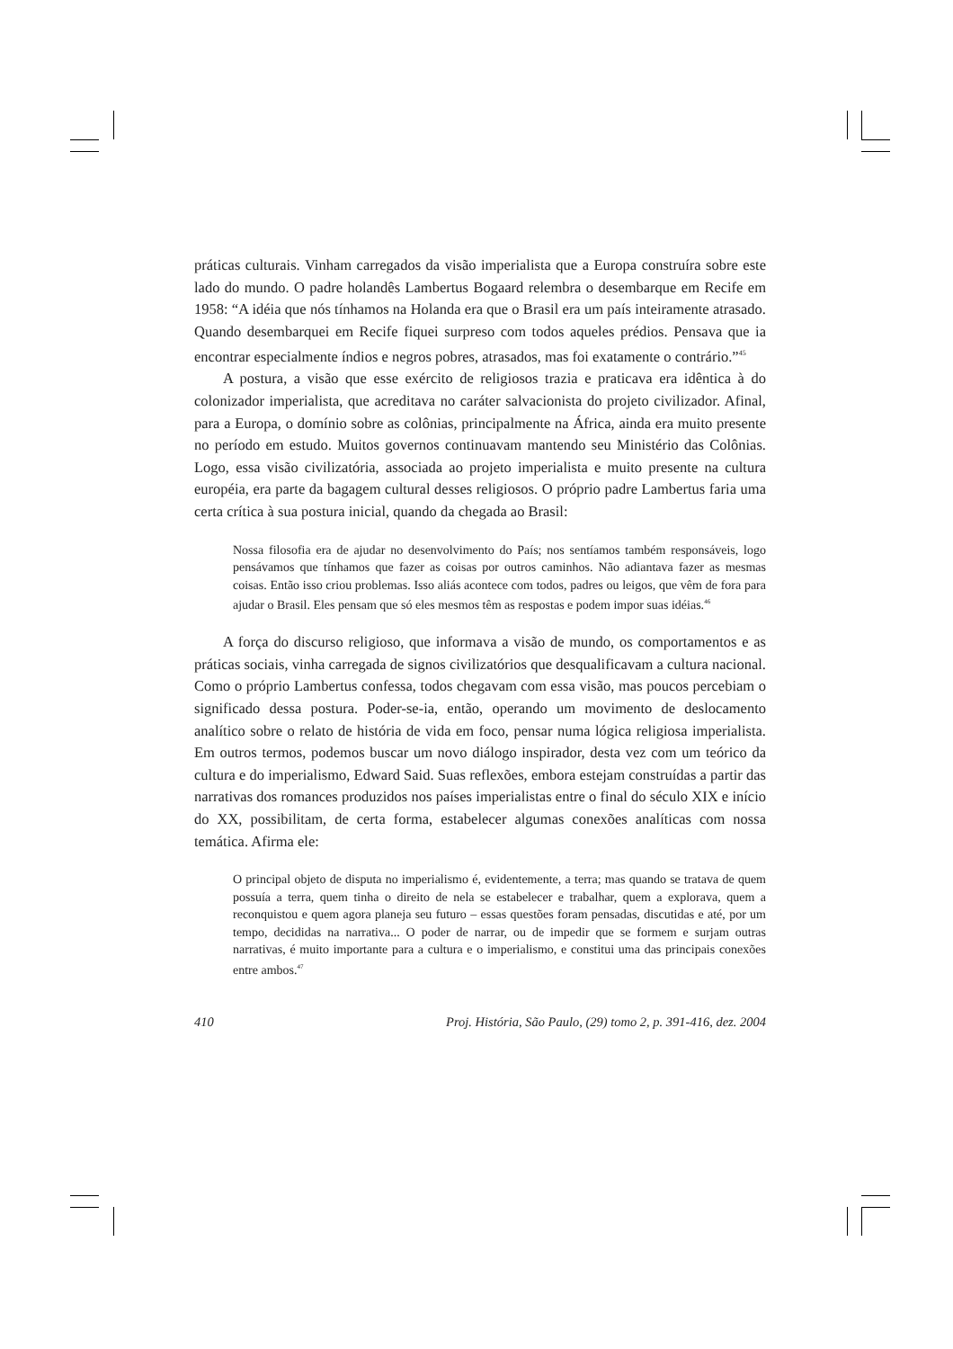práticas culturais. Vinham carregados da visão imperialista que a Europa construíra sobre este lado do mundo. O padre holandês Lambertus Bogaard relembra o desembarque em Recife em 1958: “A idéia que nós tínhamos na Holanda era que o Brasil era um país inteiramente atrasado. Quando desembarquei em Recife fiquei surpreso com todos aqueles prédios. Pensava que ia encontrar especialmente índios e negros pobres, atrasados, mas foi exatamente o contrário.”<sup>45</sup>
A postura, a visão que esse exército de religiosos trazia e praticava era idêntica à do colonizador imperialista, que acreditava no caráter salvacionista do projeto civilizador. Afinal, para a Europa, o domínio sobre as colônias, principalmente na África, ainda era muito presente no período em estudo. Muitos governos continuavam mantendo seu Ministério das Colônias. Logo, essa visão civilizatória, associada ao projeto imperialista e muito presente na cultura européia, era parte da bagagem cultural desses religiosos. O próprio padre Lambertus faria uma certa crítica à sua postura inicial, quando da chegada ao Brasil:
Nossa filosofia era de ajudar no desenvolvimento do País; nos sentíamos também responsáveis, logo pensávamos que tínhamos que fazer as coisas por outros caminhos. Não adiantava fazer as mesmas coisas. Então isso criou problemas. Isso aliás acontece com todos, padres ou leigos, que vêm de fora para ajudar o Brasil. Eles pensam que só eles mesmos têm as respostas e podem impor suas idéias.<sup>46</sup>
A força do discurso religioso, que informava a visão de mundo, os comportamentos e as práticas sociais, vinha carregada de signos civilizatórios que desqualificavam a cultura nacional. Como o próprio Lambertus confessa, todos chegavam com essa visão, mas poucos percebiam o significado dessa postura. Poder-se-ia, então, operando um movimento de deslocamento analítico sobre o relato de história de vida em foco, pensar numa lógica religiosa imperialista. Em outros termos, podemos buscar um novo diálogo inspirador, desta vez com um teórico da cultura e do imperialismo, Edward Said. Suas reflexões, embora estejam construídas a partir das narrativas dos romances produzidos nos países imperialistas entre o final do século XIX e início do XX, possibilitam, de certa forma, estabelecer algumas conexões analíticas com nossa temática. Afirma ele:
O principal objeto de disputa no imperialismo é, evidentemente, a terra; mas quando se tratava de quem possuía a terra, quem tinha o direito de nela se estabelecer e trabalhar, quem a explorava, quem a reconquistou e quem agora planeja seu futuro – essas questões foram pensadas, discutidas e até, por um tempo, decididas na narrativa... O poder de narrar, ou de impedir que se formem e surjam outras narrativas, é muito importante para a cultura e o imperialismo, e constitui uma das principais conexões entre ambos.<sup>47</sup>
410 Proj. História, São Paulo, (29) tomo 2, p. 391-416, dez. 2004